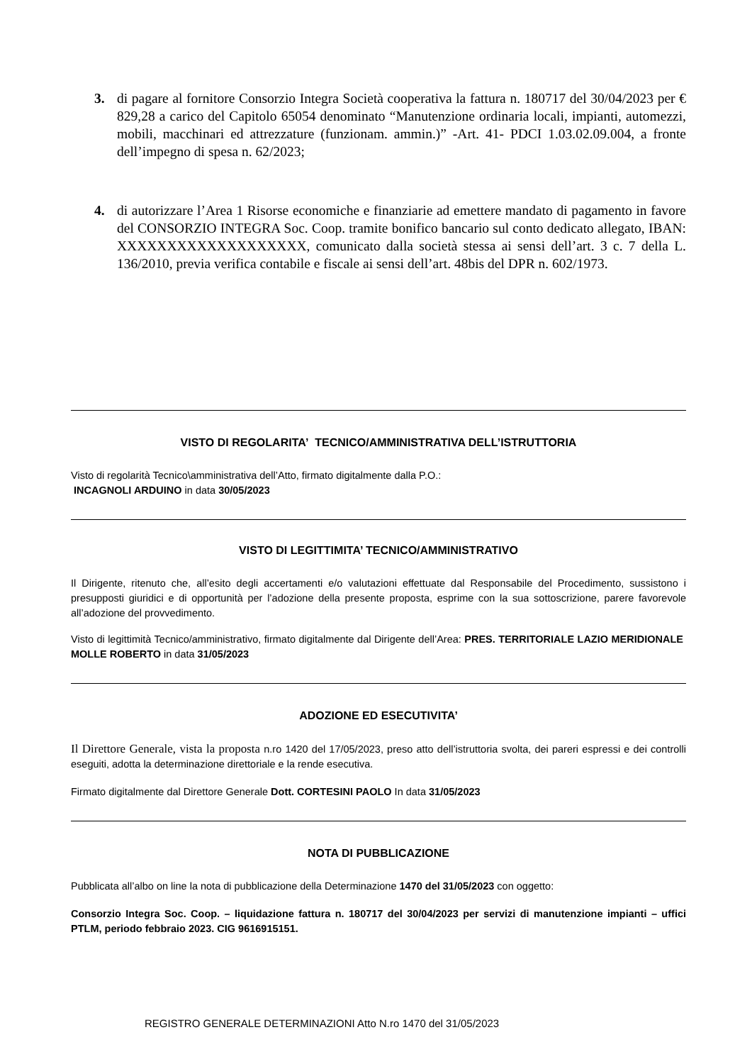3. di pagare al fornitore Consorzio Integra Società cooperativa la fattura n. 180717 del 30/04/2023 per € 829,28 a carico del Capitolo 65054 denominato “Manutenzione ordinaria locali, impianti, automezzi, mobili, macchinari ed attrezzature (funzionam. ammin.)” -Art. 41- PDCI 1.03.02.09.004, a fronte dell’impegno di spesa n. 62/2023;
4. di autorizzare l’Area 1 Risorse economiche e finanziarie ad emettere mandato di pagamento in favore del CONSORZIO INTEGRA Soc. Coop. tramite bonifico bancario sul conto dedicato allegato, IBAN: XXXXXXXXXXXXXXXXXXX, comunicato dalla società stessa ai sensi dell’art. 3 c. 7 della L. 136/2010, previa verifica contabile e fiscale ai sensi dell’art. 48bis del DPR n. 602/1973.
VISTO DI REGOLARITA’ TECNICO/AMMINISTRATIVA DELL’ISTRUTTORIA
Visto di regolarità Tecnico\amministrativa dell’Atto, firmato digitalmente dalla P.O.:
INCAGNOLI ARDUINO in data 30/05/2023
VISTO DI LEGITTIMITA’ TECNICO/AMMINISTRATIVO
Il Dirigente, ritenuto che, all’esito degli accertamenti e/o valutazioni effettuate dal Responsabile del Procedimento, sussistono i presupposti giuridici e di opportunità per l’adozione della presente proposta, esprime con la sua sottoscrizione, parere favorevole all’adozione del provvedimento.
Visto di legittimità Tecnico/amministrativo, firmato digitalmente dal Dirigente dell’Area: PRES. TERRITORIALE LAZIO MERIDIONALE MOLLE ROBERTO in data 31/05/2023
ADOZIONE ED ESECUTIVITA’
Il Direttore Generale, vista la proposta n.ro 1420 del 17/05/2023, preso atto dell’istruttoria svolta, dei pareri espressi e dei controlli eseguiti, adotta la determinazione direttoriale e la rende esecutiva.
Firmato digitalmente dal Direttore Generale Dott. CORTESINI PAOLO In data 31/05/2023
NOTA DI PUBBLICAZIONE
Pubblicata all’albo on line la nota di pubblicazione della Determinazione 1470 del 31/05/2023 con oggetto:
Consorzio Integra Soc. Coop. – liquidazione fattura n. 180717 del 30/04/2023 per servizi di manutenzione impianti – uffici PTLM, periodo febbraio 2023. CIG 9616915151.
REGISTRO GENERALE DETERMINAZIONI Atto N.ro 1470 del 31/05/2023